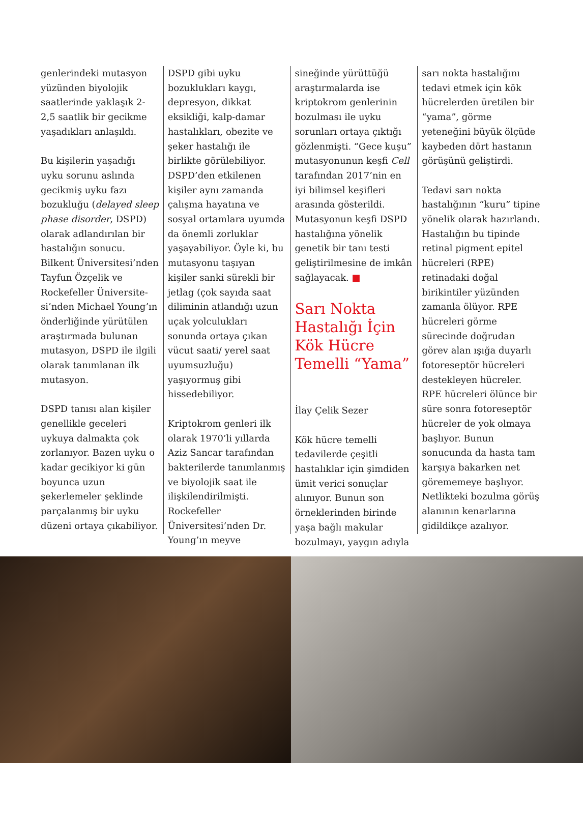genlerindeki mutasyon yüzünden biyolojik saatlerinde yaklaşık 2-2,5 saatlik bir gecikme yaşadıkları anlaşıldı.
Bu kişilerin yaşadığı uyku sorunu aslında gecikmiş uyku fazı bozukluğu (delayed sleep phase disorder, DSPD) olarak adlandırılan bir hastalığın sonucu. Bilkent Üniversitesi’nden Tayfun Özçelik ve Rockefeller Üniversite-si’nden Michael Young’ın önderliğinde yürütülen araştırmada bulunan mutasyon, DSPD ile ilgili olarak tanımlanan ilk mutasyon.
DSPD tanısı alan kişiler genellikle geceleri uykuya dalmakta çok zorlanıyor. Bazen uyku o kadar gecikiyor ki gün boyunca uzun şekerlemeler şeklinde parçalanmış bir uyku düzeni ortaya çıkabiliyor.
DSPD gibi uyku bozuklukları kaygı, depresyon, dikkat eksikliği, kalp-damar hastalıkları, obezite ve şeker hastalığı ile birlikte görülebiliyor. DSPD’den etkilenen kişiler aynı zamanda çalışma hayatına ve sosyal ortamlara uyumda da önemli zorluklar yaşayabiliyor. Öyle ki, bu mutasyonu taşıyan kişiler sanki sürekli bir jetlag (çok sayıda saat diliminin atlandığı uzun uçak yolculukları sonunda ortaya çıkan vücut saati/ yerel saat uyumsuzluğu) yaşıyormuş gibi hissedebiliyor.
Kriptokrom genleri ilk olarak 1970’li yıllarda Aziz Sancar tarafından bakterilerde tanımlanmış ve biyolojik saat ile ilişkilendirilmişti. Rockefeller Üniversitesi’nden Dr. Young’ın meyve
sineğinde yürüttüğü araştırmalarda ise kriptokrom genlerinin bozulması ile uyku sorunları ortaya çıktığı gözlenmişti. “Gece kuşu” mutasyonunun keşfi Cell tarafından 2017’nin en iyi bilimsel keşifleri arasında gösterildi. Mutasyonun keşfi DSPD hastalığına yönelik genetik bir tanı testi geliştirilmesine de imkân sağlayacak. ■
Sarı Nokta Hastalığı İçin Kök Hücre Temelli “Yama”
İlay Çelik Sezer
Kök hücre temelli tedavilerde çeşitli hastalıklar için şimdiden ümit verici sonuçlar alınıyor. Bunun son örneklerinden birinde yaşa bağlı makular bozulmayı, yaygın adıyla
sarı nokta hastalığını tedavi etmek için kök hücrelerden üretilen bir “yama”, görme yeteneğini büyük ölçüde kaybeden dört hastanın görüşünü geliştirdi.
Tedavi sarı nokta hastalığının “kuru” tipine yönelik olarak hazırlandı. Hastalığın bu tipinde retinal pigment epitel hücreleri (RPE) retinadaki doğal birikintiler yüzünden zamanla ölüyor. RPE hücreleri görme sürecinde doğrudan görev alan ışığa duyarlı fotoreseptör hücreleri destekleyen hücreler. RPE hücreleri ölünce bir süre sonra fotoreseptör hücreler de yok olmaya başlıyor. Bunun sonucunda da hasta tam karşıya bakarken net görememeye başlıyor. Netlikteki bozulma görüş alanının kenarlarına gidildikçe azalıyor.